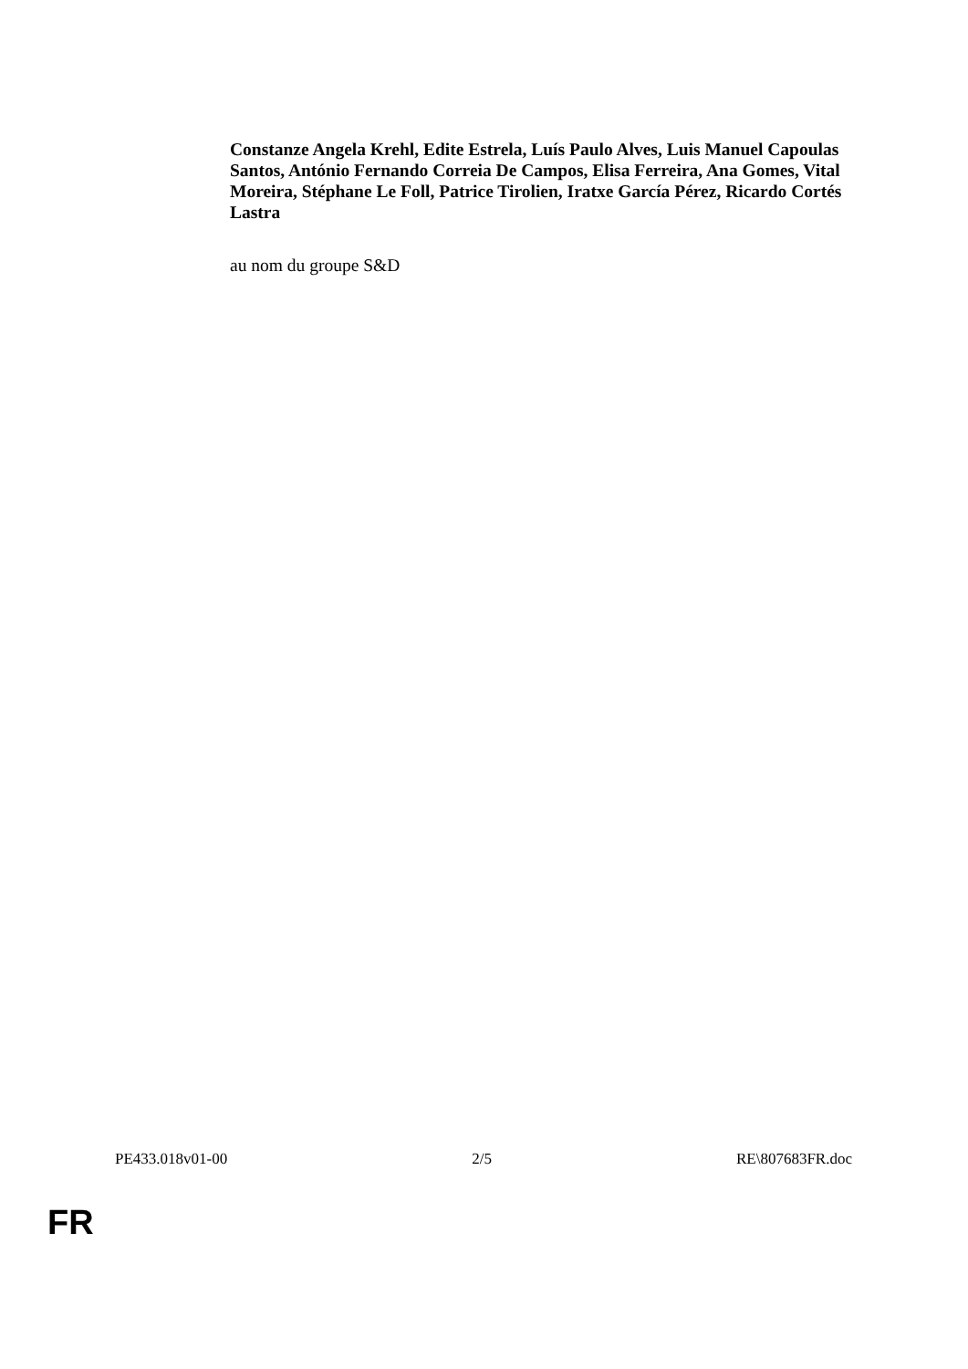Constanze Angela Krehl, Edite Estrela, Luís Paulo Alves, Luis Manuel Capoulas Santos, António Fernando Correia De Campos, Elisa Ferreira, Ana Gomes, Vital Moreira, Stéphane Le Foll, Patrice Tirolien, Iratxe García Pérez, Ricardo Cortés Lastra
au nom du groupe S&D
PE433.018v01-00 2/5 RE\807683FR.doc
FR